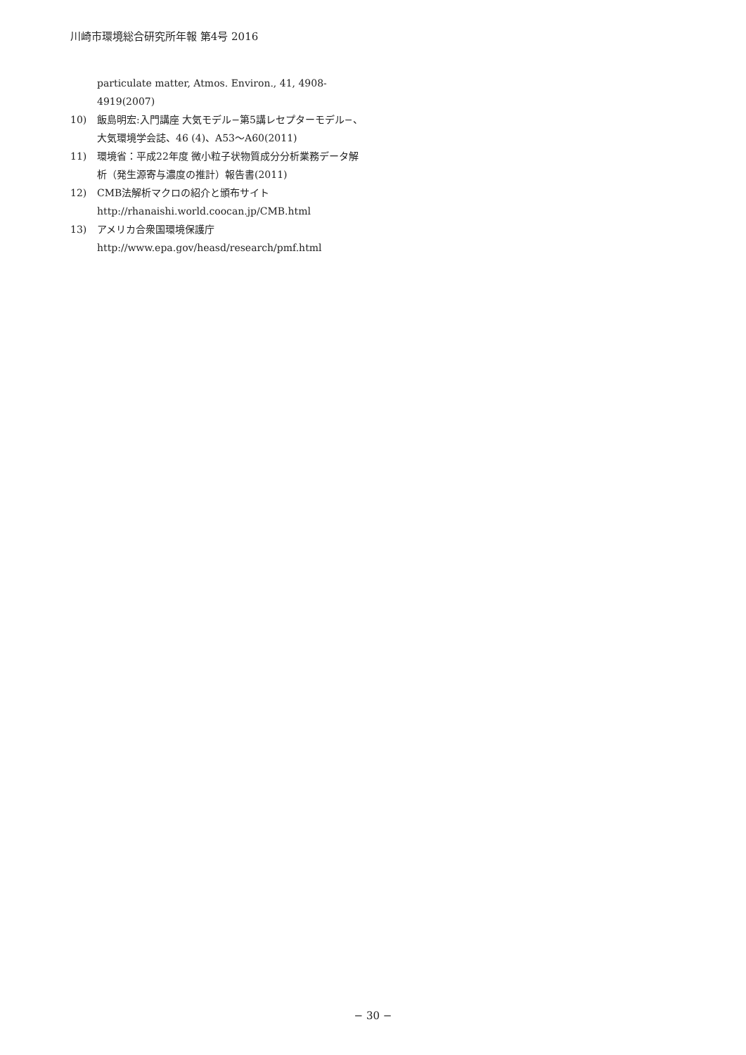川崎市環境総合研究所年報 第4号 2016
particulate matter, Atmos. Environ., 41, 4908-4919(2007)
10) 飯島明宏:入門講座 大気モデル−第5講レセプターモデル−、大気環境学会誌、46 (4)、A53〜A60(2011)
11) 環境省：平成22年度 微小粒子状物質成分分析業務データ解析（発生源寄与濃度の推計）報告書(2011)
12) CMB法解析マクロの紹介と頒布サイト
http://rhanaishi.world.coocan.jp/CMB.html
13) アメリカ合衆国環境保護庁
http://www.epa.gov/heasd/research/pmf.html
− 30 −